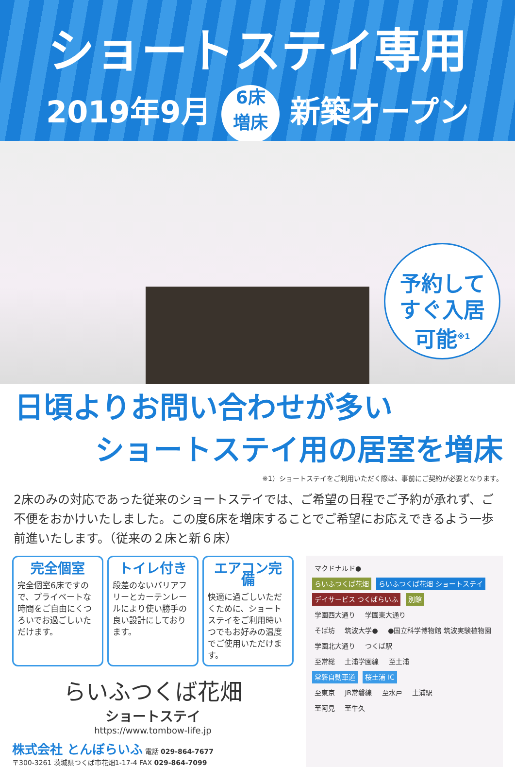ショートステイ専用
2019年9月 6床
増床 新築オープン
予約して
すぐ入居
可能<sup>※1</sup>
日頃よりお問い合わせが多い
ショートステイ用の居室を増床
※1）ショートステイをご利用いただく際は、事前にご契約が必要となります。
2床のみの対応であった従来のショートステイでは、ご希望の日程でご予約が承れず、ご不便をおかけいたしました。この度6床を増床することでご希望にお応えできるよう一歩前進いたします。（従来の２床と新６床）
完全個室
完全個室6床ですので、プライベートな時間をご自由にくつろいでお過ごしいただけます。
トイレ付き
段差のないバリアフリーとカーテンレールにより使い勝手の良い設計にしております。
エアコン完備
快適に過ごしいただくために、ショートステイをご利用時いつでもお好みの温度でご使用いただけます。
らいふつくば花畑
ショートステイ
https://www.tombow-life.jp
株式会社 とんぼらいふ 電話 029-864-7677
〒300-3261 茨城県つくば市花畑1-17-4 FAX 029-864-7099
マクドナルド●
らいふつくば花畑 らいふつくば花畑 ショートステイ
デイサービス つくばらいふ 別館
学園西大通り 学園東大通り
そば坊 筑波大学● ●国立科学博物館 筑波実験植物園
学園北大通り つくば駅
至常総 土浦学園線 至土浦
常磐自動車道 桜土浦 IC
至東京 JR常磐線 至水戸 土浦駅
至阿見 至牛久